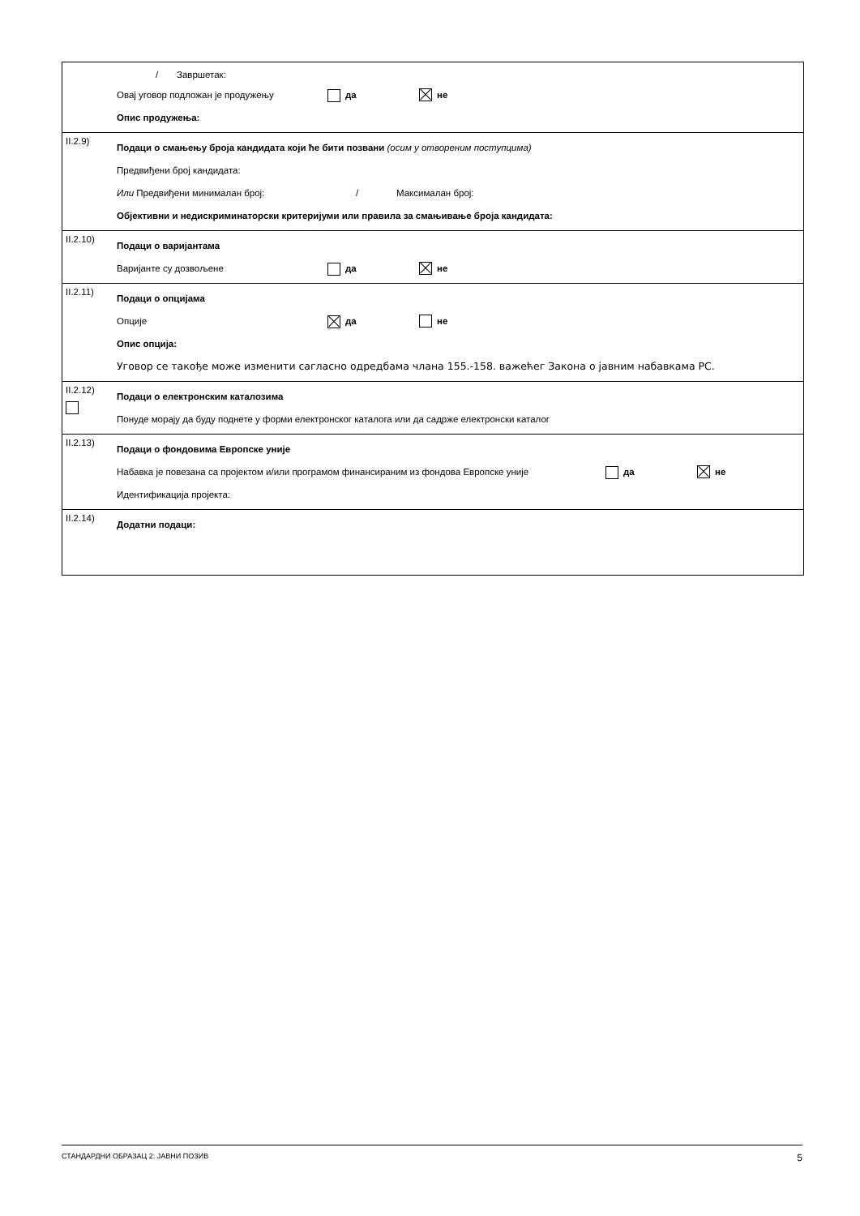/ Завршетак:
Овај уговор подложан је продужењу да не
Опис продужења:
II.2.9)
Подаци о смањењу броја кандидата који ће бити позвани (осим у отвореним поступцима)
Предвиђени број кандидата:
Или Предвиђени минимaлан број: / Максималан број:
Објективни и недискриминаторски критеријуми или правила за смањивање броја кандидата:
II.2.10)
Подаци о варијантама
Варијанте су дозвољене да не
II.2.11)
Подаци о опцијама
Опције да не
Опис опција:
Уговор се такође може изменити сагласно одредбама члана 155.-158. важећег Закона о јавним набавкама РС.
II.2.12)
Подаци о електронским каталозима
Понуде морају да буду поднете у форми електронског каталога или да садрже електронски каталог
II.2.13)
Подаци о фондовима Европске уније
Набавка је повезана са пројектом и/или програмом финансираним из фондова Европске уније да не
Идентификација пројекта:
II.2.14)
Додатни подаци:
СТАНДАРДНИ ОБРАЗАЦ 2: ЈАВНИ ПОЗИВ 5